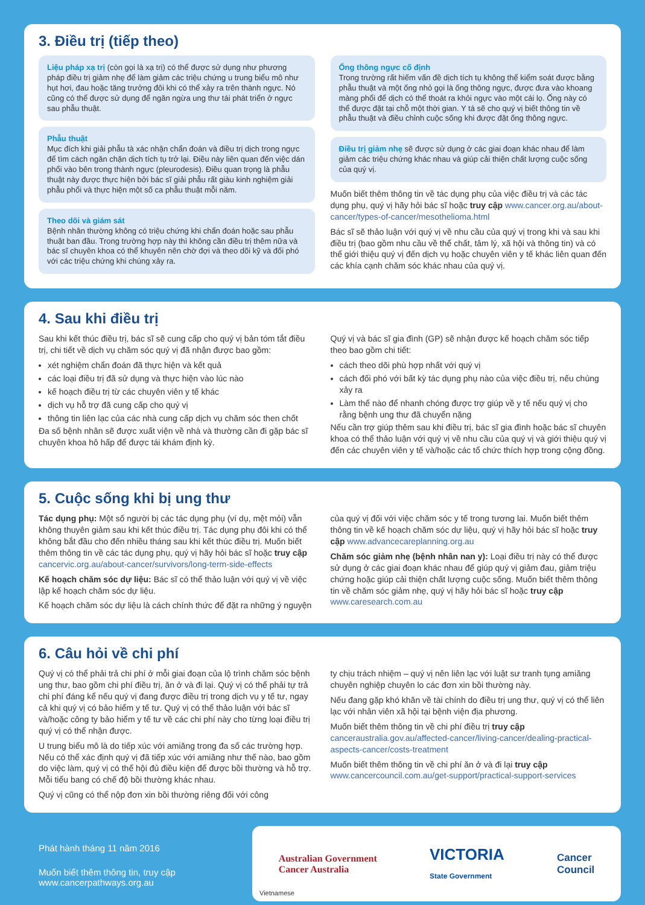3. Điều trị (tiếp theo)
Liệu pháp xạ trị (còn gọi là xạ trị) có thể được sử dụng như phương pháp điều trị giảm nhẹ để làm giảm các triệu chứng u trung biểu mô như hụt hơi, đau hoặc tăng trưởng đôi khi có thể xảy ra trên thành ngực. Nó cũng có thể được sử dụng để ngăn ngừa ung thư tái phát triển ở ngực sau phẫu thuật.
Phẫu thuật
Mục đích khi giải phẫu tà xác nhận chẩn đoán và điều trị dịch trong ngực để tìm cách ngăn chặn dịch tích tụ trở lại. Điều này liên quan đến việc dán phổi vào bên trong thành ngực (pleurodesis). Điều quan trọng là phẫu thuật này được thực hiện bởi bác sĩ giải phẫu rất giàu kinh nghiệm giải phẫu phổi và thực hiện một số ca phẫu thuật mỗi năm.
Theo dõi và giám sát
Bệnh nhân thường không có triệu chứng khi chẩn đoán hoặc sau phẫu thuật ban đầu. Trong trường hợp này thì không cần điều trị thêm nữa và bác sĩ chuyên khoa có thể khuyên nên chờ đợi và theo dõi kỹ và đối phó với các triệu chứng khi chúng xảy ra.
Ống thông ngực cố định
Trong trường rất hiếm vấn đề dịch tích tụ không thể kiểm soát được bằng phẫu thuật và một ống nhỏ gọi là ống thông ngực, được đưa vào khoang màng phổi để dịch có thể thoát ra khỏi ngực vào một cái lọ. Ống này có thể được đặt tại chỗ một thời gian. Y tá sẽ cho quý vị biết thông tin về phẫu thuật và điều chỉnh cuộc sống khi được đặt ống thông ngực.
Điều trị giảm nhẹ sẽ được sử dụng ở các giai đoạn khác nhau để làm giảm các triệu chứng khác nhau và giúp cải thiện chất lượng cuộc sống của quý vị.
Muốn biết thêm thông tin về tác dụng phụ của việc điều trị và các tác dụng phụ, quý vị hãy hỏi bác sĩ hoặc truy cập www.cancer.org.au/about-cancer/types-of-cancer/mesothelioma.html
Bác sĩ sẽ thảo luận với quý vị về nhu cầu của quý vị trong khi và sau khi điều trị (bao gồm nhu cầu về thể chất, tâm lý, xã hội và thông tin) và có thể giới thiệu quý vị đến dịch vụ hoặc chuyên viên y tế khác liên quan đến các khía cạnh chăm sóc khác nhau của quý vị.
4. Sau khi điều trị
Sau khi kết thúc điều trị, bác sĩ sẽ cung cấp cho quý vị bản tóm tắt điều trị, chi tiết về dịch vụ chăm sóc quý vị đã nhận được bao gồm:
xét nghiệm chẩn đoán đã thực hiện và kết quả
các loại điều trị đã sử dụng và thực hiện vào lúc nào
kế hoạch điều trị từ các chuyên viên y tế khác
dịch vụ hỗ trợ đã cung cấp cho quý vị
thông tin liên lạc của các nhà cung cấp dịch vụ chăm sóc then chốt
Đa số bệnh nhân sẽ được xuất viện về nhà và thường cần đi gặp bác sĩ chuyên khoa hô hấp để được tái khám định kỳ.
Quý vị và bác sĩ gia đình (GP) sẽ nhận được kế hoạch chăm sóc tiếp theo bao gồm chi tiết:
cách theo dõi phù hợp nhất với quý vị
cách đối phó với bất kỳ tác dụng phụ nào của việc điều trị, nếu chúng xảy ra
Làm thế nào để nhanh chóng được trợ giúp về y tế nếu quý vị cho rằng bệnh ung thư đã chuyển nặng
Nếu cần trợ giúp thêm sau khi điều trị, bác sĩ gia đình hoặc bác sĩ chuyên khoa có thể thảo luận với quý vị về nhu cầu của quý vị và giới thiệu quý vị đến các chuyên viên y tế và/hoặc các tổ chức thích hợp trong cộng đồng.
5. Cuộc sống khi bị ung thư
Tác dụng phụ: Một số người bị các tác dụng phụ (ví dụ, mệt mỏi) vẫn không thuyên giảm sau khi kết thúc điều trị. Tác dụng phụ đôi khi có thể không bắt đầu cho đến nhiều tháng sau khi kết thúc điều trị. Muốn biết thêm thông tin về các tác dụng phụ, quý vị hãy hỏi bác sĩ hoặc truy cập cancervic.org.au/about-cancer/survivors/long-term-side-effects
Kế hoạch chăm sóc dự liệu: Bác sĩ có thể thảo luận với quý vị về việc lập kế hoạch chăm sóc dự liệu.
Kế hoạch chăm sóc dự liệu là cách chính thức để đặt ra những ý nguyện
của quý vị đối với việc chăm sóc y tế trong tương lai. Muốn biết thêm thông tin về kế hoạch chăm sóc dự liệu, quý vị hãy hỏi bác sĩ hoặc truy cập www.advancecareplanning.org.au
Chăm sóc giảm nhẹ (bệnh nhân nan y): Loại điều trị này có thể được sử dụng ở các giai đoạn khác nhau để giúp quý vị giảm đau, giảm triệu chứng hoặc giúp cải thiện chất lượng cuộc sống. Muốn biết thêm thông tin về chăm sóc giảm nhẹ, quý vị hãy hỏi bác sĩ hoặc truy cập www.caresearch.com.au
6. Câu hỏi về chi phí
Quý vị có thể phải trả chi phí ở mỗi giai đoạn của lộ trình chăm sóc bệnh ung thư, bao gồm chi phí điều trị, ăn ở và đi lại. Quý vị có thể phải tự trả chi phí đáng kể nếu quý vị đang được điều trị trong dịch vụ y tế tư, ngay cả khi quý vị có bảo hiểm y tế tư. Quý vị có thể thảo luận với bác sĩ và/hoặc công ty bảo hiểm y tế tư về các chi phí này cho từng loại điều trị quý vị có thể nhận được.
U trung biểu mô là do tiếp xúc với amiăng trong đa số các trường hợp. Nếu có thể xác định quý vị đã tiếp xúc với amiăng như thế nào, bao gồm do việc làm, quý vị có thể hội đủ điều kiện để được bồi thường và hỗ trợ. Mỗi tiểu bang có chế độ bồi thường khác nhau.
Quý vị cũng có thể nộp đơn xin bồi thường riêng đối với công
ty chịu trách nhiệm – quý vị nên liên lạc với luật sư tranh tụng amiăng chuyên nghiệp chuyên lo các đơn xin bồi thường này.
Nếu đang gặp khó khăn về tài chính do điều trị ung thư, quý vị có thể liên lạc với nhân viên xã hội tại bệnh viện địa phương.
Muốn biết thêm thông tin về chi phí điều trị truy cập canceraustralia.gov.au/affected-cancer/living-cancer/dealing-practical-aspects-cancer/costs-treatment
Muốn biết thêm thông tin về chi phí ăn ở và đi lại truy cập www.cancercouncil.com.au/get-support/practical-support-services
Phát hành tháng 11 năm 2016
Muốn biết thêm thông tin, truy cập www.cancerpathways.org.au
Australian Government
Cancer Australia
VICTORIA
State Government
Cancer
Council
Vietnamese